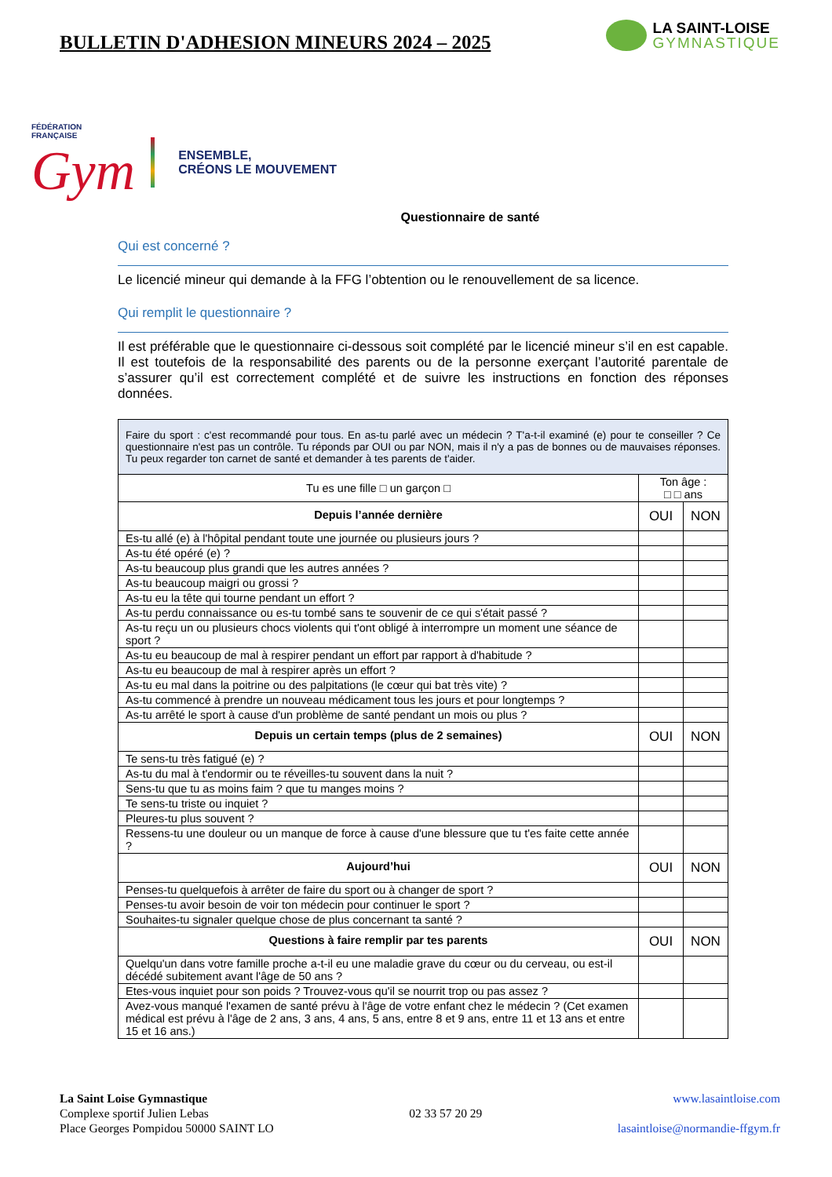BULLETIN D'ADHESION MINEURS 2024 – 2025
LA SAINT-LOISE
GYMNASTIQUE
FÉDÉRATION
FRANÇAISE
Gym
ENSEMBLE,
CRÉONS LE MOUVEMENT
Questionnaire de santé
Qui est concerné ?
Le licencié mineur qui demande à la FFG l’obtention ou le renouvellement de sa licence.
Qui remplit le questionnaire ?
Il est préférable que le questionnaire ci-dessous soit complété par le licencié mineur s’il en est capable. Il est toutefois de la responsabilité des parents ou de la personne exerçant l’autorité parentale de s’assurer qu’il est correctement complété et de suivre les instructions en fonction des réponses données.
| Faire du sport : c'est recommandé pour tous. En as-tu parlé avec un médecin ? T'a-t-il examiné (e) pour te conseiller ? Ce questionnaire n'est pas un contrôle. Tu réponds par OUI ou par NON, mais il n'y a pas de bonnes ou de mauvaises réponses. Tu peux regarder ton carnet de santé et demander à tes parents de t'aider. | | |
| Tu es une fille □ un garçon □ | Ton âge : □ □ ans | |
| Depuis l’année dernière | OUI | NON |
| Es-tu allé (e) à l'hôpital pendant toute une journée ou plusieurs jours ? | | |
| As-tu été opéré (e) ? | | |
| As-tu beaucoup plus grandi que les autres années ? | | |
| As-tu beaucoup maigri ou grossi ? | | |
| As-tu eu la tête qui tourne pendant un effort ? | | |
| As-tu perdu connaissance ou es-tu tombé sans te souvenir de ce qui s'était passé ? | | |
| As-tu reçu un ou plusieurs chocs violents qui t'ont obligé à interrompre un moment une séance de sport ? | | |
| As-tu eu beaucoup de mal à respirer pendant un effort par rapport à d'habitude ? | | |
| As-tu eu beaucoup de mal à respirer après un effort ? | | |
| As-tu eu mal dans la poitrine ou des palpitations (le cœur qui bat très vite) ? | | |
| As-tu commencé à prendre un nouveau médicament tous les jours et pour longtemps ? | | |
| As-tu arrêté le sport à cause d'un problème de santé pendant un mois ou plus ? | | |
| Depuis un certain temps (plus de 2 semaines) | OUI | NON |
| Te sens-tu très fatigué (e) ? | | |
| As-tu du mal à t'endormir ou te réveilles-tu souvent dans la nuit ? | | |
| Sens-tu que tu as moins faim ? que tu manges moins ? | | |
| Te sens-tu triste ou inquiet ? | | |
| Pleures-tu plus souvent ? | | |
| Ressens-tu une douleur ou un manque de force à cause d'une blessure que tu t'es faite cette année ? | | |
| Aujourd’hui | OUI | NON |
| Penses-tu quelquefois à arrêter de faire du sport ou à changer de sport ? | | |
| Penses-tu avoir besoin de voir ton médecin pour continuer le sport ? | | |
| Souhaites-tu signaler quelque chose de plus concernant ta santé ? | | |
| Questions à faire remplir par tes parents | OUI | NON |
| Quelqu'un dans votre famille proche a-t-il eu une maladie grave du cœur ou du cerveau, ou est-il décédé subitement avant l'âge de 50 ans ? | | |
| Etes-vous inquiet pour son poids ? Trouvez-vous qu'il se nourrit trop ou pas assez ? | | |
| Avez-vous manqué l'examen de santé prévu à l'âge de votre enfant chez le médecin ? (Cet examen médical est prévu à l'âge de 2 ans, 3 ans, 4 ans, 5 ans, entre 8 et 9 ans, entre 11 et 13 ans et entre 15 et 16 ans.) | | |
La Saint Loise Gymnastique
Complexe sportif Julien Lebas
Place Georges Pompidou 50000 SAINT LO
02 33 57 20 29 www.lasaintloise.com
lasaintloise@normandie-ffgym.fr